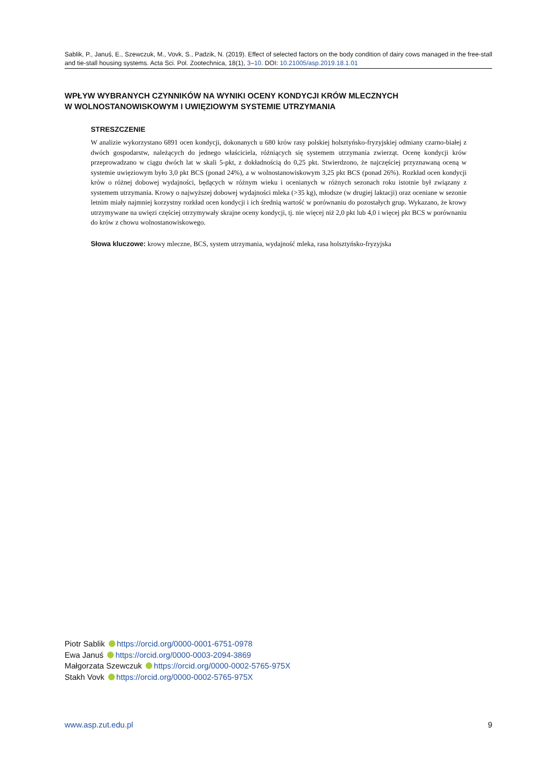Sablik, P., Januś, E., Szewczuk, M., Vovk, S., Padzik, N. (2019). Effect of selected factors on the body condition of dairy cows managed in the free-stall and tie-stall housing systems. Acta Sci. Pol. Zootechnica, 18(1), 3–10. DOI: 10.21005/asp.2019.18.1.01
WPŁYW WYBRANYCH CZYNNIKÓW NA WYNIKI OCENY KONDYCJI KRÓW MLECZNYCH
W WOLNOSTANOWISKOWYM I UWIĘZIOWYM SYSTEMIE UTRZYMANIA
STRESZCZENIE
W analizie wykorzystano 6891 ocen kondycji, dokonanych u 680 krów rasy polskiej holsztyńsko-fryzyjskiej odmiany czarno-białej z dwóch gospodarstw, należących do jednego właściciela, różniących się systemem utrzymania zwierząt. Ocenę kondycji krów przeprowadzano w ciągu dwóch lat w skali 5-pkt, z dokładnością do 0,25 pkt. Stwierdzono, że najczęściej przyznawaną oceną w systemie uwięziowym było 3,0 pkt BCS (ponad 24%), a w wolnostanowiskowym 3,25 pkt BCS (ponad 26%). Rozkład ocen kondycji krów o różnej dobowej wydajności, będących w różnym wieku i ocenianych w różnych sezonach roku istotnie był związany z systemem utrzymania. Krowy o najwyższej dobowej wydajności mleka (>35 kg), młodsze (w drugiej laktacji) oraz oceniane w sezonie letnim miały najmniej korzystny rozkład ocen kondycji i ich średnią wartość w porównaniu do pozostałych grup. Wykazano, że krowy utrzymywane na uwięzi częściej otrzymywały skrajne oceny kondycji, tj. nie więcej niż 2,0 pkt lub 4,0 i więcej pkt BCS w porównaniu do krów z chowu wolnostanowiskowego.
Słowa kluczowe: krowy mleczne, BCS, system utrzymania, wydajność mleka, rasa holsztyńsko-fryzyjska
Piotr Sablik https://orcid.org/0000-0001-6751-0978
Ewa Januś https://orcid.org/0000-0003-2094-3869
Małgorzata Szewczuk https://orcid.org/0000-0002-5765-975X
Stakh Vovk https://orcid.org/0000-0002-5765-975X
www.asp.zut.edu.pl 9